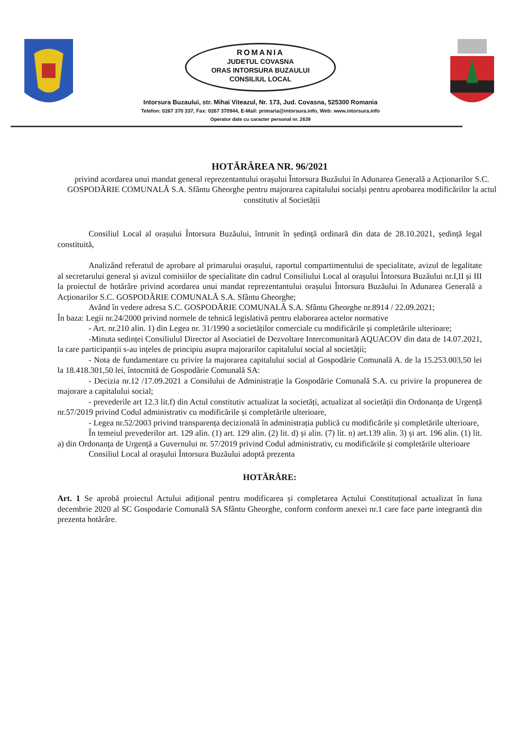ROMANIA
JUDETUL COVASNA
ORAS INTORSURA BUZAULUI
CONSILIUL LOCAL
Intorsura Buzaului, str. Mihai Viteazul, Nr. 173, Jud. Covasna, 525300 Romania
Telefon: 0267 370 337, Fax: 0267 370944, E-Mail: primaria@intorsura.info, Web: www.intorsura.info
Operator date cu caracter personal nr. 2639
HOTĂRÂREA NR. 96/2021
privind acordarea unui mandat general reprezentantului orașului Întorsura Buzăului în Adunarea Generală a Acționarilor S.C. GOSPODĂRIE COMUNALĂ S.A. Sfântu Gheorghe pentru majorarea capitalului socialși pentru aprobarea modificărilor la actul constitutiv al Societății
Consiliul Local al orașului Întorsura Buzăului, întrunit în ședință ordinară din data de 28.10.2021, ședință legal constituită,
Analizând referatul de aprobare al primarului orașului, raportul compartimentului de specialitate, avizul de legalitate al secretarului general și avizul comisiilor de specialitate din cadrul Consiliului Local al orașului Întorsura Buzăului nr.I,II și III la proiectul de hotărâre privind acordarea unui mandat reprezentantului orașului Întorsura Buzăului în Adunarea Generală a Acționarilor S.C. GOSPODĂRIE COMUNALĂ S.A. Sfântu Gheorghe;
Având în vedere adresa S.C. GOSPODĂRIE COMUNALĂ S.A. Sfântu Gheorghe nr.8914 / 22.09.2021;
În baza: Legii nr.24/2000 privind normele de tehnică legislativă pentru elaborarea actelor normative
- Art. nr.210 alin. 1) din Legea nr. 31/1990 a societăților comerciale cu modificările și completările ulterioare;
-Minuta sedinței Consiliulul Director al Asociatiel de Dezvoltare Intercomunitară AQUACOV din data de 14.07.2021, la care participanții s-au ințeles de principiu asupra majorarilor capitalului social al societății;
- Nota de fundamentare cu privire la majorarea capitalului social al Gospodărie Comunală A. de la 15.253.003,50 lei la 18.418.301,50 lei, întocmită de Gospodărie Comunală SA:
- Decizia nr.12 /17.09.2021 a Consilului de Administrație la Gospodărie Comunală S.A. cu privire la propunerea de majorare a capitalului social;
- prevederile art 12.3 lit.f) din Actul constitutiv actualizat la societăți, actualizat al societății din Ordonanța de Urgență nr.57/2019 privind Codul administrativ cu modificările și completările ulterioare,
- Legea nr.52/2003 privind transparența decizională în administrația publică cu modificările și completările ulterioare,
În temeiul prevederilor art. 129 alin. (1) art. 129 alin. (2) lit. d) și alin. (7) lit. n) art.139 alin. 3) și art. 196 alin. (1) lit. a) din Ordonanța de Urgență a Guvernului nr. 57/2019 privind Codul administrativ, cu modificările și completările ulterioare
Consiliul Local al orașului Întorsura Buzăului adoptă prezenta
HOTĂRÂRE:
Art. 1 Se aprobă proiectul Actului adițional pentru modificarea și completarea Actului Constituțional actualizat în luna decembrie 2020 al SC Gospodarie Comunală SA Sfântu Gheorghe, conform conform anexei nr.1 care face parte integrantă din prezenta hotărâre.